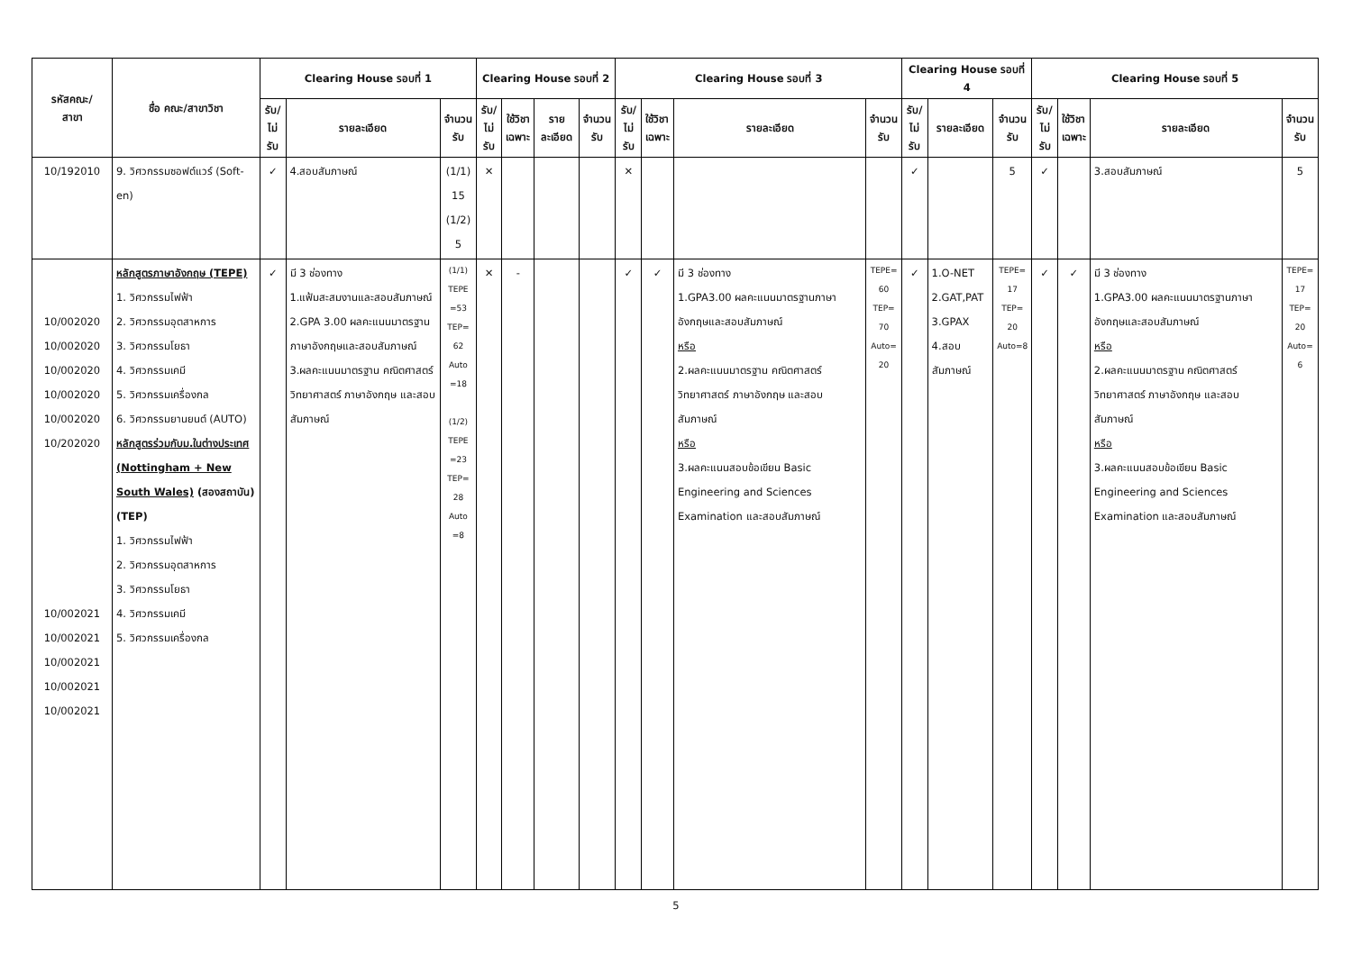| รหัสคณะ/ สาขา | ชื่อ คณะ/สาขาวิชา | Clearing House รอบที่ 1 | | | Clearing House รอบที่ 2 | | | | Clearing House รอบที่ 3 | | | | Clearing House รอบที่ 4 | | | Clearing House รอบที่ 5 | | | |
| --- | --- | --- | --- | --- | --- | --- | --- | --- | --- | --- | --- | --- | --- | --- | --- | --- | --- | --- | --- |
| | | รับ/ ไม่รับ | รายละเอียด | จำนวน รับ | รับ/ ไม่รับ | ใช้วิชา เฉพาะ | รายละเอียด | จำนวน รับ | รับ/ ไม่รับ | ใช้วิชา เฉพาะ | รายละเอียด | จำนวน รับ | รับ/ ไม่รับ | รายละเอียด | จำนวน รับ | รับ/ ไม่รับ | ใช้วิชา เฉพาะ | รายละเอียด | จำนวน รับ |
| 10/192010 | 9. วิศวกรรมซอฟต์แวร์ (Soft-en) | ✓ | 4.สอบสัมภาษณ์ | (1/1) 15 (1/2) 5 | ✕ | | | | ✕ | | | | ✓ | | 5 | ✓ | | 3.สอบสัมภาษณ์ | 5 |
| 10/002020 10/002020 10/002020 10/002020 10/002020 10/202020 10/002021 10/002021 10/002021 10/002021 10/002021 | หลักสูตรภาษาอังกฤษ (TEPE) 1. วิศวกรรมไฟฟ้า 2. วิศวกรรมอุตสาหการ 3. วิศวกรรมโยธา 4. วิศวกรรมเคมี 5. วิศวกรรมเครื่องกล 6. วิศวกรรมยานยนต์ (AUTO) หลักสูตรร่วมกับม.ในต่างประเทศ (Nottingham + New South Wales) (สองสถาบัน) (TEP) 1. วิศวกรรมไฟฟ้า 2. วิศวกรรมอุตสาหการ 3. วิศวกรรมโยธา 4. วิศวกรรมเคมี 5. วิศวกรรมเครื่องกล | ✓ | มี 3 ช่องทาง 1.แฟ้มสะสมงานและสอบสัมภาษณ์ 2.GPA 3.00 ผลคะแนนมาตรฐานภาษาอังกฤษและสอบสัมภาษณ์ 3.ผลคะแนนมาตรฐาน คณิตศาสตร์ วิทยาศาสตร์ ภาษาอังกฤษ และสอบสัมภาษณ์ | (1/1) TEPE =53 TEP= 62 Auto =18 (1/2) TEPE =23 TEP= 28 Auto =8 | ✕ | - | | | ✓ | ✓ | มี 3 ช่องทาง 1.GPA3.00 ผลคะแนนมาตรฐานภาษาอังกฤษและสอบสัมภาษณ์ หรือ 2.ผลคะแนนมาตรฐาน คณิตศาสตร์ วิทยาศาสตร์ ภาษาอังกฤษ และสอบสัมภาษณ์ หรือ 3.ผลคะแนนสอบข้อเขียน Basic Engineering and Sciences Examination และสอบสัมภาษณ์ | TEPE= 60 TEP= 70 Auto= 20 | ✓ | 1.O-NET 2.GAT,PAT 3.GPAX 4.สอบสัมภาษณ์ | TEPE= 17 TEP= 20 Auto=8 | ✓ | ✓ | มี 3 ช่องทาง 1.GPA3.00 ผลคะแนนมาตรฐานภาษาอังกฤษและสอบสัมภาษณ์ หรือ 2.ผลคะแนนมาตรฐาน คณิตศาสตร์ วิทยาศาสตร์ ภาษาอังกฤษ และสอบสัมภาษณ์ หรือ 3.ผลคะแนนสอบข้อเขียน Basic Engineering and Sciences Examination และสอบสัมภาษณ์ | TEPE= 17 TEP= 20 Auto= 6 |
5